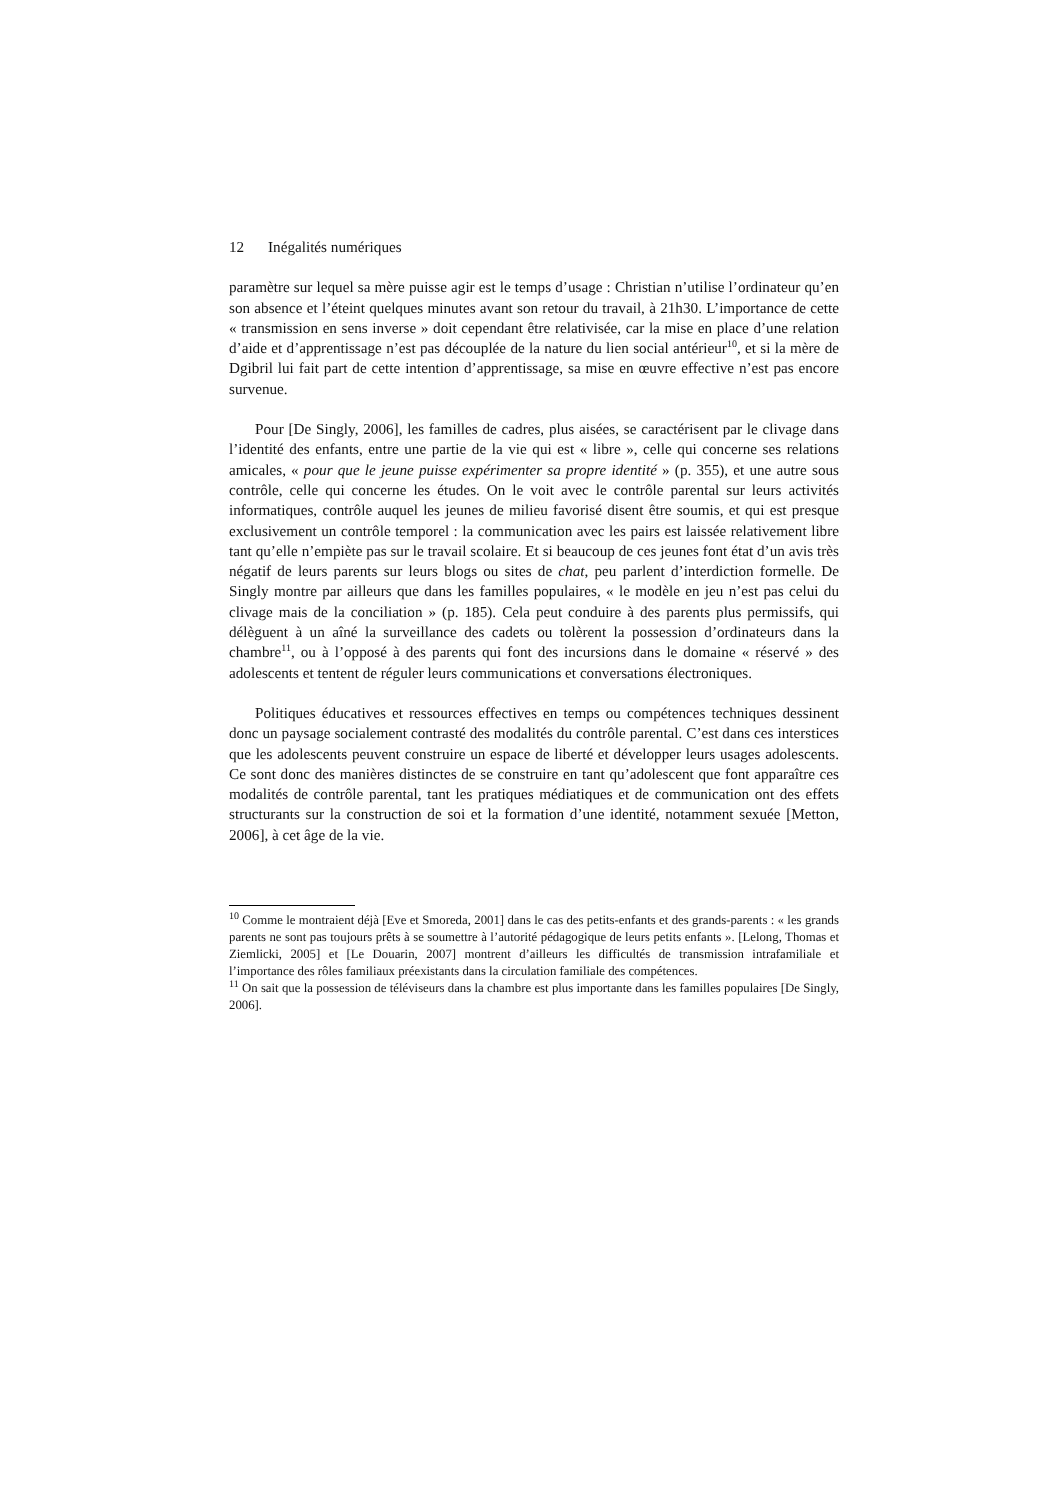12 Inégalités numériques
paramètre sur lequel sa mère puisse agir est le temps d’usage : Christian n’utilise l’ordinateur qu’en son absence et l’éteint quelques minutes avant son retour du travail, à 21h30. L’importance de cette « transmission en sens inverse » doit cependant être relativisée, car la mise en place d’une relation d’aide et d’apprentissage n’est pas découplée de la nature du lien social antérieur<sup>10</sup>, et si la mère de Dgibril lui fait part de cette intention d’apprentissage, sa mise en œuvre effective n’est pas encore survenue.
Pour [De Singly, 2006], les familles de cadres, plus aisées, se caractérisent par le clivage dans l’identité des enfants, entre une partie de la vie qui est « libre », celle qui concerne ses relations amicales, « pour que le jeune puisse expérimenter sa propre identité » (p. 355), et une autre sous contrôle, celle qui concerne les études. On le voit avec le contrôle parental sur leurs activités informatiques, contrôle auquel les jeunes de milieu favorisé disent être soumis, et qui est presque exclusivement un contrôle temporel : la communication avec les pairs est laissée relativement libre tant qu’elle n’empiète pas sur le travail scolaire. Et si beaucoup de ces jeunes font état d’un avis très négatif de leurs parents sur leurs blogs ou sites de chat, peu parlent d’interdiction formelle. De Singly montre par ailleurs que dans les familles populaires, « le modèle en jeu n’est pas celui du clivage mais de la conciliation » (p. 185). Cela peut conduire à des parents plus permissifs, qui délèguent à un aîné la surveillance des cadets ou tolèrent la possession d’ordinateurs dans la chambre<sup>11</sup>, ou à l’opposé à des parents qui font des incursions dans le domaine « réservé » des adolescents et tentent de réguler leurs communications et conversations électroniques.
Politiques éducatives et ressources effectives en temps ou compétences techniques dessinent donc un paysage socialement contrasté des modalités du contrôle parental. C’est dans ces interstices que les adolescents peuvent construire un espace de liberté et développer leurs usages adolescents. Ce sont donc des manières distinctes de se construire en tant qu’adolescent que font apparaître ces modalités de contrôle parental, tant les pratiques médiatiques et de communication ont des effets structurants sur la construction de soi et la formation d’une identité, notamment sexuée [Metton, 2006], à cet âge de la vie.
<sup>10</sup> Comme le montraient déjà [Eve et Smoreda, 2001] dans le cas des petits-enfants et des grands-parents : « les grands parents ne sont pas toujours prêts à se soumettre à l’autorité pédagogique de leurs petits enfants ». [Lelong, Thomas et Ziemlicki, 2005] et [Le Douarin, 2007] montrent d’ailleurs les difficultés de transmission intrafamiliale et l’importance des rôles familiaux préexistants dans la circulation familiale des compétences.
<sup>11</sup> On sait que la possession de téléviseurs dans la chambre est plus importante dans les familles populaires [De Singly, 2006].